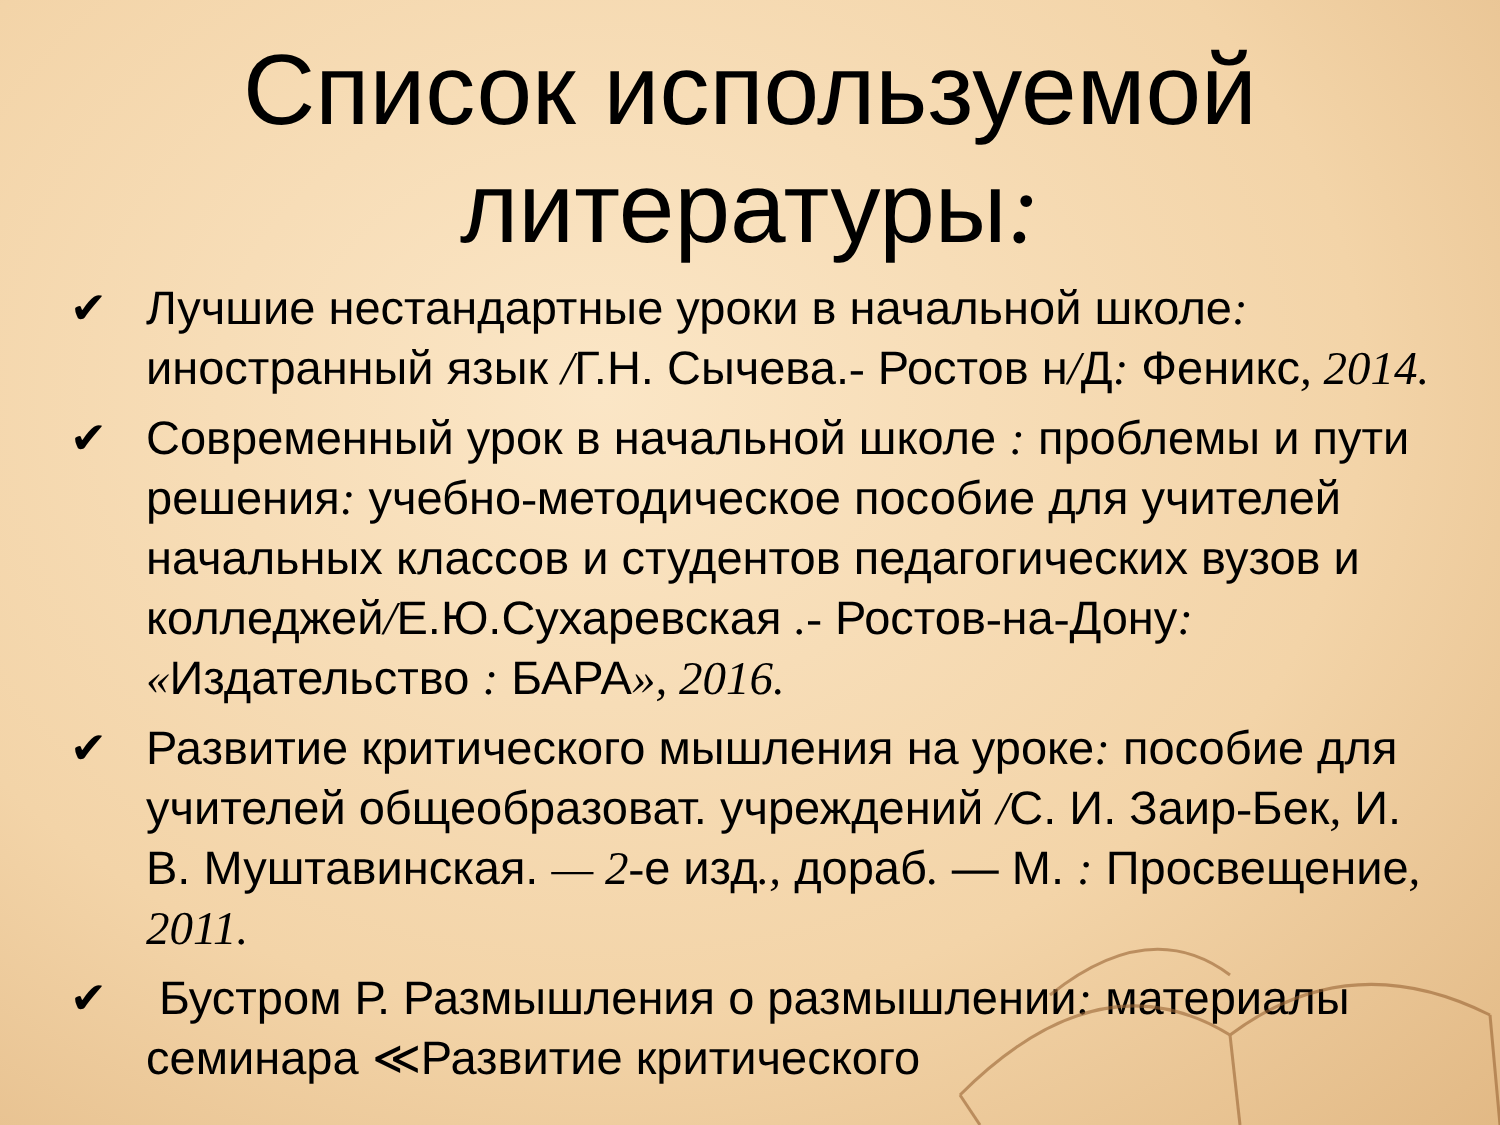Список используемой литературы:
✔ Лучшие нестандартные уроки в начальной школе: иностранный язык /Г.Н. Сычева.- Ростов н/Д: Феникс, 2014.
✔ Современный урок в начальной школе : проблемы и пути решения: учебно-методическое пособие для учителей начальных классов и студентов педагогических вузов и колледжей/Е.Ю.Сухаревская .- Ростов-на-Дону: «Издательство : БАРА», 2016.
✔ Развитие критического мышления на уроке: пособие для учителей общеобразоват. учреждений /С. И. Заир-Бек, И. В. Муштавинская. — 2-е изд., дораб. — М. : Просвещение, 2011.
✔ Бустром Р. Размышления о размышлении: материалы семинара ≪Развитие критического